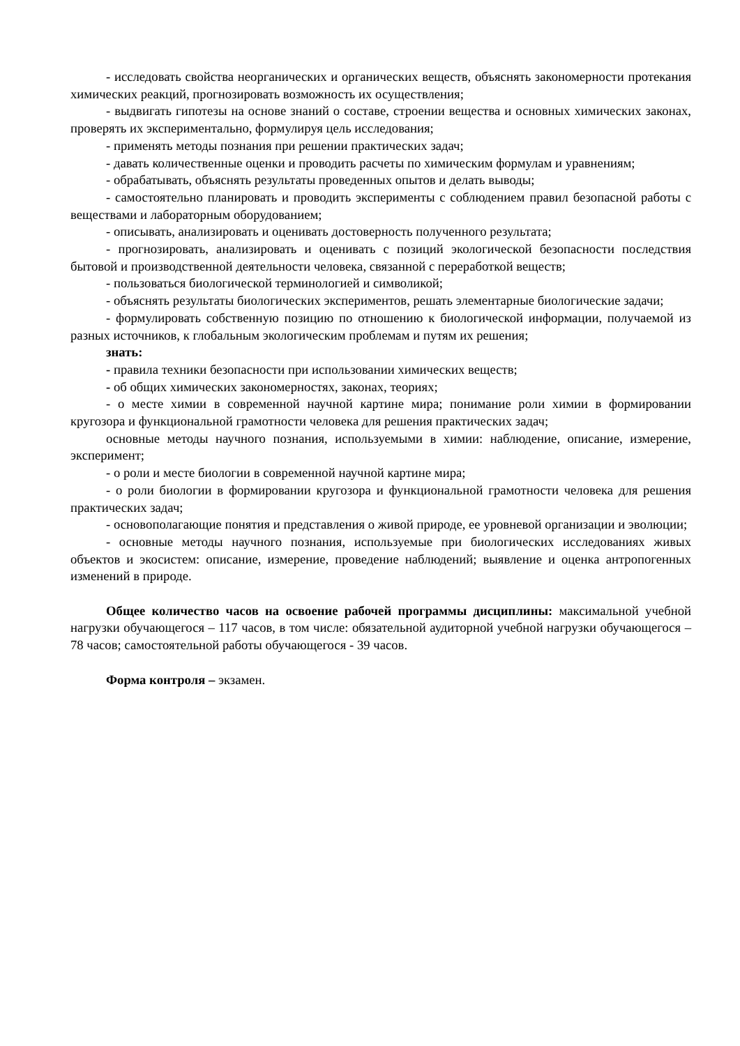- исследовать свойства неорганических и органических веществ, объяснять закономерности протекания химических реакций, прогнозировать возможность их осуществления;
- выдвигать гипотезы на основе знаний о составе, строении вещества и основных химических законах, проверять их экспериментально, формулируя цель исследования;
- применять методы познания при решении практических задач;
- давать количественные оценки и проводить расчеты по химическим формулам и уравнениям;
- обрабатывать, объяснять результаты проведенных опытов и делать выводы;
- самостоятельно планировать и проводить эксперименты с соблюдением правил безопасной работы с веществами и лабораторным оборудованием;
- описывать, анализировать и оценивать достоверность полученного результата;
- прогнозировать, анализировать и оценивать с позиций экологической безопасности последствия бытовой и производственной деятельности человека, связанной с переработкой веществ;
- пользоваться биологической терминологией и символикой;
- объяснять результаты биологических экспериментов, решать элементарные биологические задачи;
- формулировать собственную позицию по отношению к биологической информации, получаемой из разных источников, к глобальным экологическим проблемам и путям их решения;
знать:
- правила техники безопасности при использовании химических веществ;
- об общих химических закономерностях, законах, теориях;
- о месте химии в современной научной картине мира; понимание роли химии в формировании кругозора и функциональной грамотности человека для решения практических задач;
основные методы научного познания, используемыми в химии: наблюдение, описание, измерение, эксперимент;
- о роли и месте биологии в современной научной картине мира;
- о роли биологии в формировании кругозора и функциональной грамотности человека для решения практических задач;
- основополагающие понятия и представления о живой природе, ее уровневой организации и эволюции;
- основные методы научного познания, используемые при биологических исследованиях живых объектов и экосистем: описание, измерение, проведение наблюдений; выявление и оценка антропогенных изменений в природе.
Общее количество часов на освоение рабочей программы дисциплины: максимальной учебной нагрузки обучающегося – 117 часов, в том числе: обязательной аудиторной учебной нагрузки обучающегося – 78 часов; самостоятельной работы обучающегося - 39 часов.
Форма контроля – экзамен.